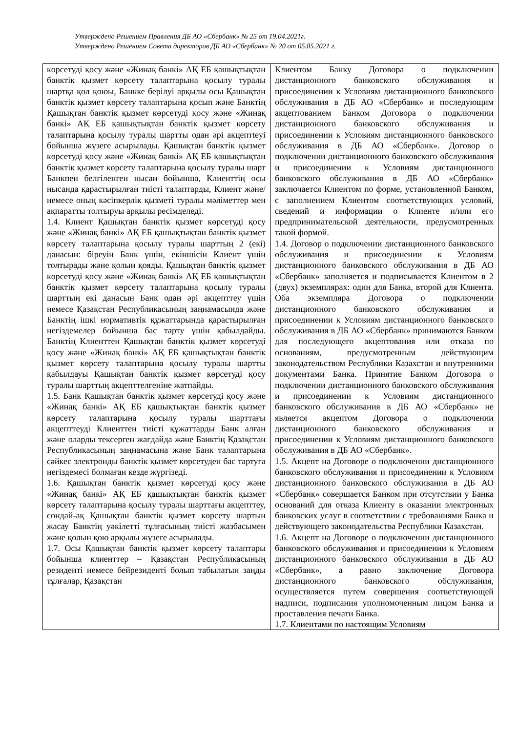Утверждено Решением Правления ДБ АО «Сбербанк» № 25 от 19.04.2021г.
Утверждено Решением Совета директоров ДБ АО «Сбербанк» № 20 от 05.05.2021 г.
| көрсетуді қосу және «Жинақ банкі» АҚ ЕБ қашықтықтан банктік қызмет көрсету талаптарына қосылу туралы шартқа қол қоюы, Банкке берілуі арқылы осы Қашықтан банктік қызмет көрсету талаптарына қосып және Банктің Қашықтан банктік қызмет көрсетуді қосу және «Жинақ банкі» АҚ ЕБ қашықтықтан банктік қызмет көрсету талаптарына қосылу туралы шартты одан әрі акцептteуі бойынша жүзеге асырылады. Қашықтан банктік қызмет көрсетуді қосу және «Жинақ банкі» АҚ ЕБ қашықтықтан банктік қызмет көрсету талаптарына қосылу туралы шарт Банкпен белгіленген нысан бойынша, Клиенттің осы нысанда қарастырылған тиісті талаптарды, Клиент және/немесе оның кәсіпкерлік қызметі туралы мәліметтер мен ақпаратты толтыруы арқылы ресімделеді. 1.4. Клиент Қашықтан банктік қызмет көрсетуді қосу және «Жинақ банкі» АҚ ЕБ қашықтықтан банктік қызмет көрсету талаптарына қосылу туралы шарттың 2 (екі) данасын: біреуін Банк үшін, екіншісін Клиент үшін толтырады және қолын қояды. Қашықтан банктік қызмет көрсетуді қосу және «Жинақ банкі» АҚ ЕБ қашықтықтан банктік қызмет көрсету талаптарына қосылу туралы шарттың екі данасын Банк одан әрі акцепттеу үшін немесе Қазақстан Республикасының заңнамасында және Банктің ішкі нормативтік құжаттарында қарастырылған негіздемелер бойынша бас тарту үшін қабылдайды. Банктің Клиенттен Қашықтан банктік қызмет көрсетуді қосу және «Жинақ банкі» АҚ ЕБ қашықтықтан банктік қызмет көрсету талаптарына қосылу туралы шартты қабылдауы Қашықтан банктік қызмет көрсетуді қосу туралы шарттың акцепттелгеніне жатпайды. 1.5. Банк Қашықтан банктік қызмет көрсетуді қосу және «Жинақ банкі» АҚ ЕБ қашықтықтан банктік қызмет көрсету талаптарына қосылу туралы шарттағы акцепттеуді Клиенттен тиісті құжаттарды Банк алған және оларды тексерген жағдайда және Банктің Қазақстан Республикасының заңнамасына және Банк талаптарына сәйкес электронды банктік қызмет көрсетуден бас тартуға негіздемесі болмаған кезде жүргізеді. 1.6. Қашықтан банктік қызмет көрсетуді қосу және «Жинақ банкі» АҚ ЕБ қашықтықтан банктік қызмет көрсету талаптарына қосылу туралы шарттағы акцепттеу, сондай-ақ Қашықтан банктік қызмет көрсету шартын жасау Банктің уәкілетті тұлғасының тиісті жазбасымен және қолын қою арқылы жүзеге асырылады. 1.7. Осы Қашықтан банктік қызмет көрсету талаптары бойынша клиенттер – Қазақстан Республикасының резиденті немесе бейрезиденті болып табылатын заңды тұлғалар, Қазақстан | Клиентом Банку Договора о подключении дистанционного банковского обслуживания и присоединении к Условиям дистанционного банковского обслуживания в ДБ АО «Сбербанк» и последующим акцептованием Банком Договора о подключении дистанционного банковского обслуживания и присоединении к Условиям дистанционного банковского обслуживания в ДБ АО «Сбербанк». Договор о подключении дистанционного банковского обслуживания и присоединении к Условиям дистанционного банковского обслуживания в ДБ АО «Сбербанк» заключается Клиентом по форме, установленной Банком, с заполнением Клиентом соответствующих условий, сведений и информации о Клиенте и/или его предпринимательской деятельности, предусмотренных такой формой. 1.4. Договор о подключении дистанционного банковского обслуживания и присоединении к Условиям дистанционного банковского обслуживания в ДБ АО «Сбербанк» заполняется и подписывается Клиентом в 2 (двух) экземплярах: один для Банка, второй для Клиента. Оба экземпляра Договора о подключении дистанционного банковского обслуживания и присоединении к Условиям дистанционного банковского обслуживания в ДБ АО «Сбербанк» принимаются Банком для последующего акцептования или отказа по основаниям, предусмотренным действующим законодательством Республики Казахстан и внутренними документами Банка. Принятие Банком Договора о подключении дистанционного банковского обслуживания и присоединении к Условиям дистанционного банковского обслуживания в ДБ АО «Сбербанк» не является акцептом Договора о подключении дистанционного банковского обслуживания и присоединении к Условиям дистанционного банковского обслуживания в ДБ АО «Сбербанк». 1.5. Акцепт на Договоре о подключении дистанционного банковского обслуживания и присоединении к Условиям дистанционного банковского обслуживания в ДБ АО «Сбербанк» совершается Банком при отсутствии у Банка оснований для отказа Клиенту в оказании электронных банковских услуг в соответствии с требованиями Банка и действующего законодательства Республики Казахстан. 1.6. Акцепт на Договоре о подключении дистанционного банковского обслуживания и присоединении к Условиям дистанционного банковского обслуживания в ДБ АО «Сбербанк», а равно заключение Договора дистанционного банковского обслуживания, осуществляется путем совершения соответствующей надписи, подписания уполномоченным лицом Банка и проставления печати Банка. 1.7. Клиентами по настоящим Условиям |